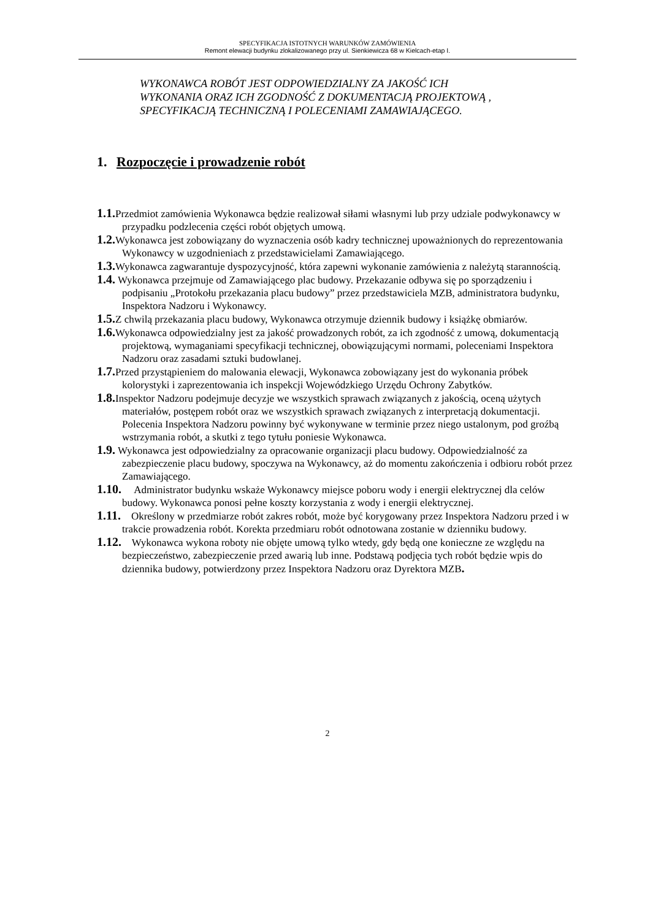SPECYFIKACJA ISTOTNYCH WARUNKÓW ZAMÓWIENIA
Remont elewacji budynku zlokalizowanego przy ul. Sienkiewicza 68 w Kielcach-etap I.
WYKONAWCA ROBÓT JEST ODPOWIEDZIALNY ZA JAKOŚĆ ICH
WYKONANIA ORAZ ICH ZGODNOŚĆ Z DOKUMENTACJĄ PROJEKTOWĄ ,
SPECYFIKACJĄ TECHNICZNĄ I POLECENIAMI ZAMAWIAJĄCEGO.
1. Rozpoczęcie i prowadzenie robót
1.1. Przedmiot zamówienia Wykonawca będzie realizował siłami własnymi lub przy udziale podwykonawcy w przypadku podzlecenia części robót objętych umową.
1.2. Wykonawca jest zobowiązany do wyznaczenia osób kadry technicznej upoważnionych do reprezentowania Wykonawcy w uzgodnieniach z przedstawicielami Zamawiającego.
1.3. Wykonawca zagwarantuje dyspozycyjność, która zapewni wykonanie zamówienia z należytą starannością.
1.4. Wykonawca przejmuje od Zamawiającego plac budowy. Przekazanie odbywa się po sporządzeniu i podpisaniu „Protokołu przekazania placu budowy” przez przedstawiciela MZB, administratora budynku, Inspektora Nadzoru i Wykonawcy.
1.5. Z chwilą przekazania placu budowy, Wykonawca otrzymuje dziennik budowy i książkę obmiarów.
1.6. Wykonawca odpowiedzialny jest za jakość prowadzonych robót, za ich zgodność z umową, dokumentacją projektową, wymaganiami specyfikacji technicznej, obowiązującymi normami, poleceniami Inspektora Nadzoru oraz zasadami sztuki budowlanej.
1.7. Przed przystąpieniem do malowania elewacji, Wykonawca zobowiązany jest do wykonania próbek kolorystyki i zaprezentowania ich inspekcji Wojewódzkiego Urzędu Ochrony Zabytków.
1.8. Inspektor Nadzoru podejmuje decyzje we wszystkich sprawach związanych z jakością, oceną użytych materiałów, postępem robót oraz we wszystkich sprawach związanych z interpretacją dokumentacji. Polecenia Inspektora Nadzoru powinny być wykonywane w terminie przez niego ustalonym, pod groźbą wstrzymania robót, a skutki z tego tytułu poniesie Wykonawca.
1.9. Wykonawca jest odpowiedzialny za opracowanie organizacji placu budowy. Odpowiedzialność za zabezpieczenie placu budowy, spoczywa na Wykonawcy, aż do momentu zakończenia i odbioru robót przez Zamawiającego.
1.10. Administrator budynku wskaże Wykonawcy miejsce poboru wody i energii elektrycznej dla celów budowy. Wykonawca ponosi pełne koszty korzystania z wody i energii elektrycznej.
1.11. Określony w przedmiarze robót zakres robót, może być korygowany przez Inspektora Nadzoru przed i w trakcie prowadzenia robót. Korekta przedmiaru robót odnotowana zostanie w dzienniku budowy.
1.12. Wykonawca wykona roboty nie objęte umową tylko wtedy, gdy będą one konieczne ze względu na bezpieczeństwo, zabezpieczenie przed awarią lub inne. Podstawą podjęcia tych robót będzie wpis do dziennika budowy, potwierdzony przez Inspektora Nadzoru oraz Dyrektora MZB.
2